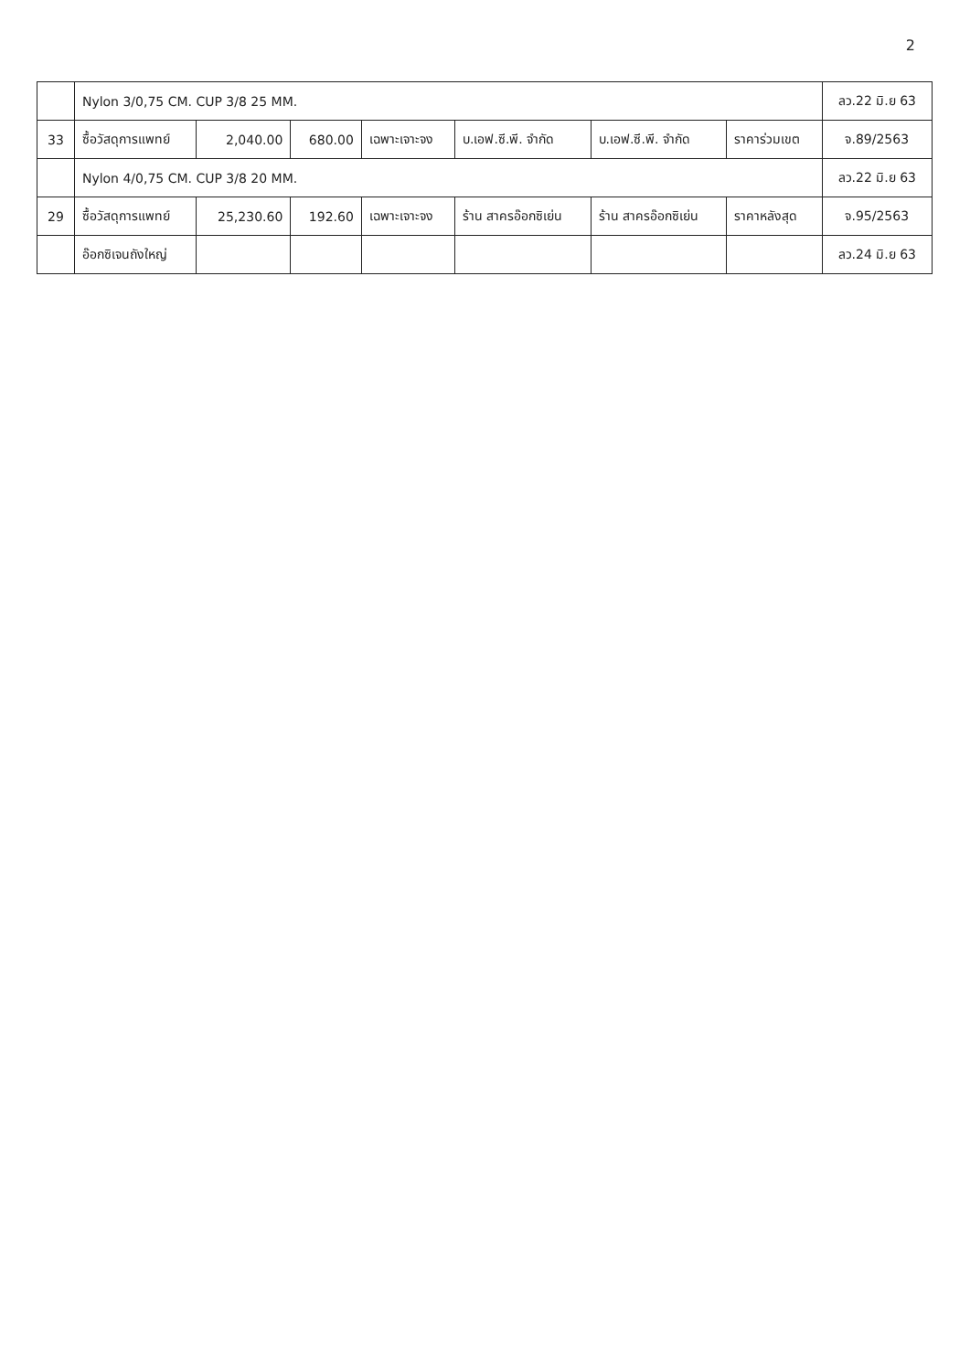2
| | Nylon 3/0,75 CM. CUP 3/8 25 MM. | | | | | | | ลว.22 มิ.ย 63 |
| 33 | ซื้อวัสดุการแพทย์ | 2,040.00 | 680.00 | เฉพาะเจาะจง | บ.เอฟ.ซี.พี. จำกัด | บ.เอฟ.ซี.พี. จำกัด | ราคาร่วมเขต | จ.89/2563 |
| | Nylon 4/0,75 CM. CUP 3/8 20 MM. | | | | | | | ลว.22 มิ.ย 63 |
| 29 | ซื้อวัสดุการแพทย์ | 25,230.60 | 192.60 | เฉพาะเจาะจง | ร้าน สาครอ๊อกซิเย่น | ร้าน สาครอ๊อกซิเย่น | ราคาหลังสุด | จ.95/2563 |
| | อ๊อกซิเจนถังใหญ่ | | | | | | | ลว.24 มิ.ย 63 |